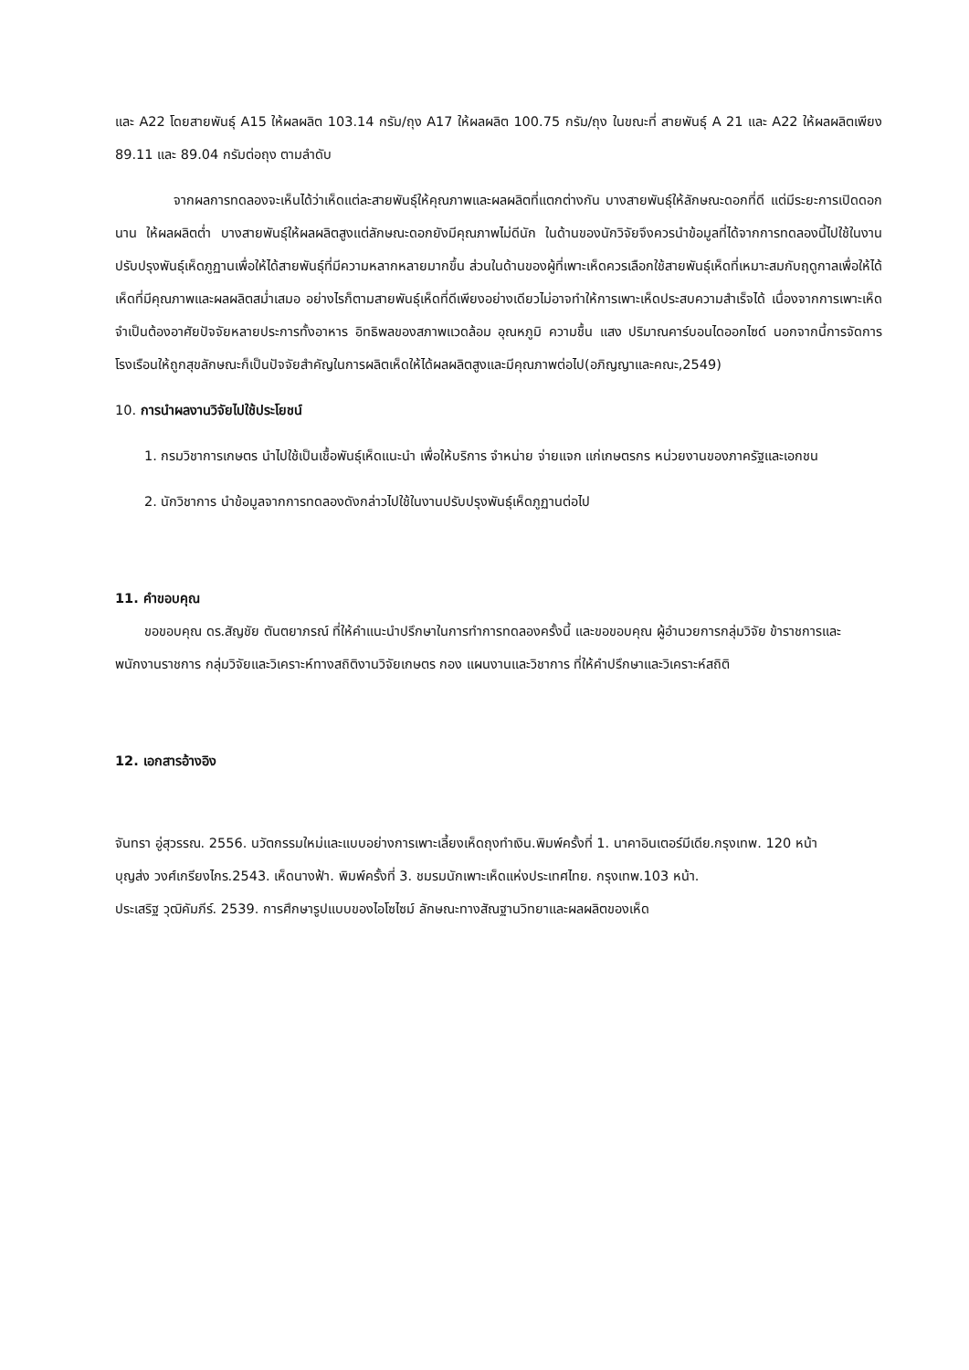และ A22 โดยสายพันธุ์ A15 ให้ผลผลิต 103.14 กรัม/ถุง A17 ให้ผลผลิต 100.75 กรัม/ถุง ในขณะที่ สายพันธุ์ A 21 และ A22 ให้ผลผลิตเพียง 89.11 และ 89.04 กรัมต่อถุง ตามลำดับ
จากผลการทดลองจะเห็นได้ว่าเห็ดแต่ละสายพันธุ์ให้คุณภาพและผลผลิตที่แตกต่างกัน บางสายพันธุ์ให้ลักษณะดอกที่ดี แต่มีระยะการเปิดดอกนาน ให้ผลผลิตต่ำ บางสายพันธุ์ให้ผลผลิตสูงแต่ลักษณะดอกยังมีคุณภาพไม่ดีนัก ในด้านของนักวิจัยจึงควรนำข้อมูลที่ได้จากการทดลองนี้ไปใช้ในงานปรับปรุงพันธุ์เห็ดภูฏานเพื่อให้ได้สายพันธุ์ที่มีความหลากหลายมากขึ้น ส่วนในด้านของผู้ที่เพาะเห็ดควรเลือกใช้สายพันธุ์เห็ดที่เหมาะสมกับฤดูกาลเพื่อให้ได้เห็ดที่มีคุณภาพและผลผลิตสม่ำเสมอ อย่างไรก็ตามสายพันธุ์เห็ดที่ดีเพียงอย่างเดียวไม่อาจทำให้การเพาะเห็ดประสบความสำเร็จได้ เนื่องจากการเพาะเห็ดจำเป็นต้องอาศัยปัจจัยหลายประการทั้งอาหาร อิทธิพลของสภาพแวดล้อม อุณหภูมิ ความชื้น แสง ปริมาณคาร์บอนไดออกไซด์ นอกจากนี้การจัดการโรงเรือนให้ถูกสุขลักษณะก็เป็นปัจจัยสำคัญในการผลิตเห็ดให้ได้ผลผลิตสูงและมีคุณภาพต่อไป(อภิญญาและคณะ,2549)
10. การนำผลงานวิจัยไปใช้ประโยชน์
1. กรมวิชาการเกษตร นำไปใช้เป็นเชื้อพันธุ์เห็ดแนะนำ เพื่อให้บริการ จำหน่าย จ่ายแจก แก่เกษตรกร หน่วยงานของภาครัฐและเอกชน
2. นักวิชาการ นำข้อมูลจากการทดลองดังกล่าวไปใช้ในงานปรับปรุงพันธุ์เห็ดภูฏานต่อไป
11. คำขอบคุณ
ขอขอบคุณ ดร.สัญชัย ตันตยาภรณ์ ที่ให้คำแนะนำปรึกษาในการทำการทดลองครั้งนี้ และขอขอบคุณ ผู้อำนวยการกลุ่มวิจัย ข้าราชการและพนักงานราชการ กลุ่มวิจัยและวิเคราะห์ทางสถิติงานวิจัยเกษตร กอง แผนงานและวิชาการ ที่ให้คำปรึกษาและวิเคราะห์สถิติ
12. เอกสารอ้างอิง
จันทรา อู่สุวรรณ. 2556. นวัตกรรมใหม่และแบบอย่างการเพาะเลี้ยงเห็ดถุงทำเงิน.พิมพ์ครั้งที่ 1. นาคาอินเตอร์มีเดีย.กรุงเทพ. 120 หน้า
บุญส่ง วงศ์เกรียงไกร.2543. เห็ดนางฟ้า. พิมพ์ครั้งที่ 3. ชมรมนักเพาะเห็ดแห่งประเทศไทย. กรุงเทพ.103 หน้า.
ประเสริฐ วุฒิคัมภีร์. 2539. การศึกษารูปแบบของไอโซไซม์ ลักษณะทางสัณฐานวิทยาและผลผลิตของเห็ด